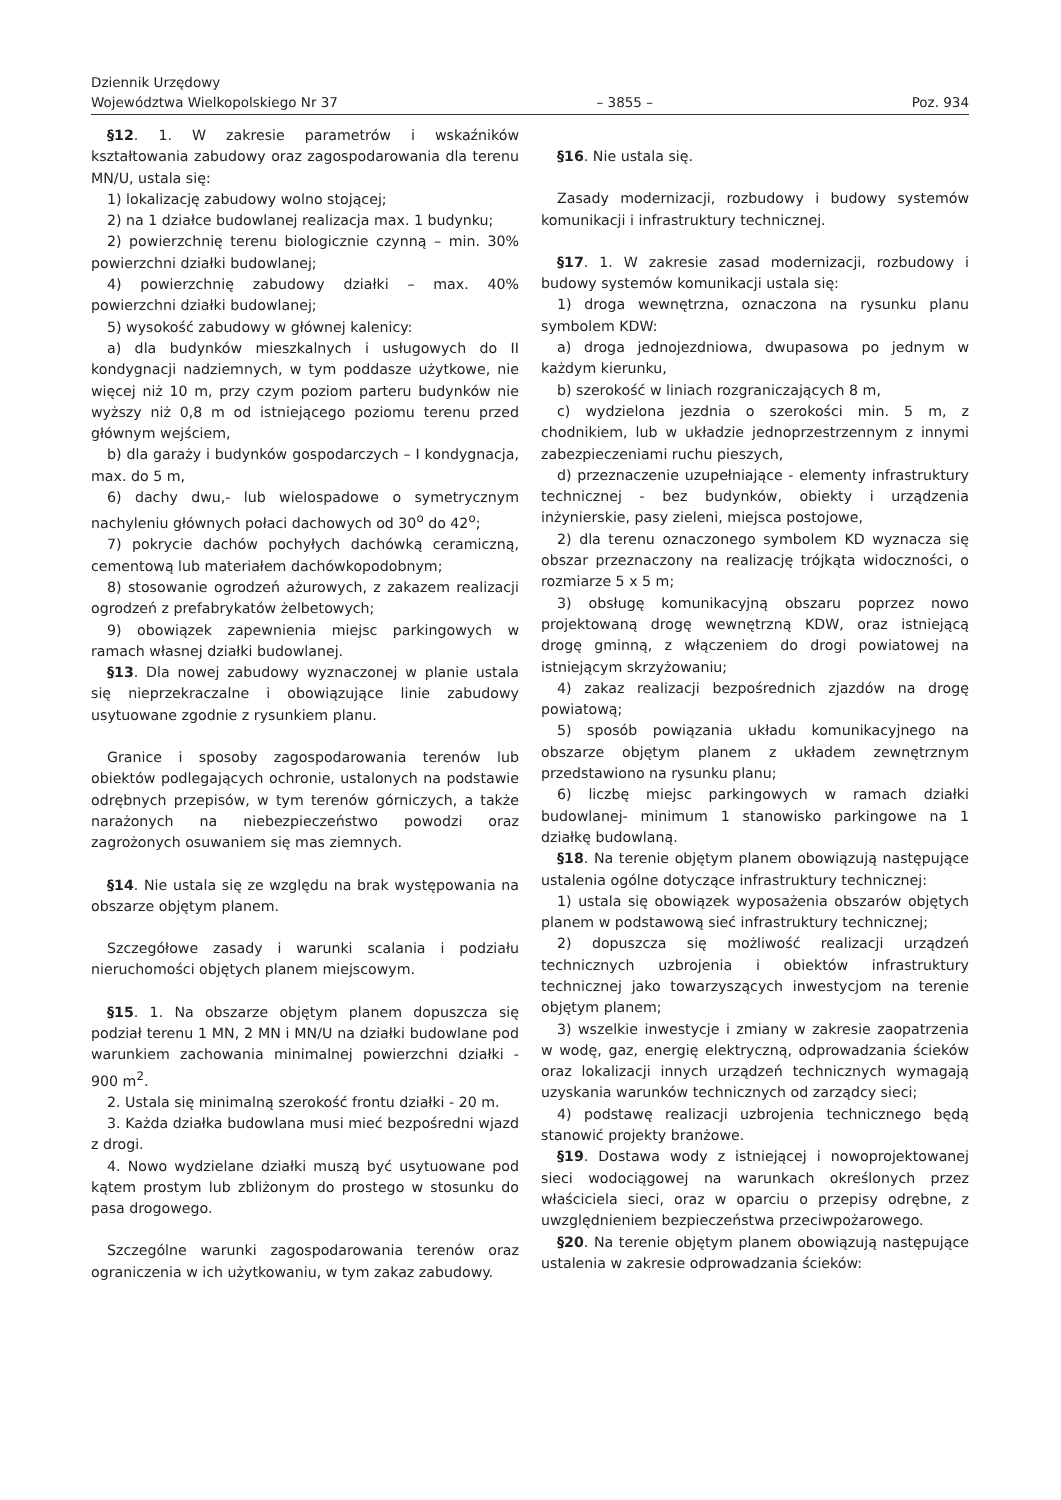Dziennik Urzędowy
Województwa Wielkopolskiego Nr 37
– 3855 –
Poz. 934
§12. 1. W zakresie parametrów i wskaźników kształtowania zabudowy oraz zagospodarowania dla terenu MN/U, ustala się:
1) lokalizację zabudowy wolno stojącej;
2) na 1 działce budowlanej realizacja max. 1 budynku;
2) powierzchnię terenu biologicznie czynną – min. 30% powierzchni działki budowlanej;
4) powierzchnię zabudowy działki – max. 40% powierzchni działki budowlanej;
5) wysokość zabudowy w głównej kalenicy:
a) dla budynków mieszkalnych i usługowych do II kondygnacji nadziemnych, w tym poddasze użytkowe, nie więcej niż 10 m, przy czym poziom parteru budynków nie wyższy niż 0,8 m od istniejącego poziomu terenu przed głównym wejściem,
b) dla garaży i budynków gospodarczych – I kondygnacja, max. do 5 m,
6) dachy dwu,- lub wielospadowe o symetrycznym nachyleniu głównych połaci dachowych od 30<sup>o</sup> do 42<sup>o</sup>;
7) pokrycie dachów pochyłych dachówką ceramiczną, cementową lub materiałem dachówkopodobnym;
8) stosowanie ogrodzeń ażurowych, z zakazem realizacji ogrodzeń z prefabrykatów żelbetowych;
9) obowiązek zapewnienia miejsc parkingowych w ramach własnej działki budowlanej.
§13. Dla nowej zabudowy wyznaczonej w planie ustala się nieprzekraczalne i obowiązujące linie zabudowy usytuowane zgodnie z rysunkiem planu.
Granice i sposoby zagospodarowania terenów lub obiektów podlegających ochronie, ustalonych na podstawie odrębnych przepisów, w tym terenów górniczych, a także narażonych na niebezpieczeństwo powodzi oraz zagrożonych osuwaniem się mas ziemnych.
§14. Nie ustala się ze względu na brak występowania na obszarze objętym planem.
Szczegółowe zasady i warunki scalania i podziału nieruchomości objętych planem miejscowym.
§15. 1. Na obszarze objętym planem dopuszcza się podział terenu 1 MN, 2 MN i MN/U na działki budowlane pod warunkiem zachowania minimalnej powierzchni działki - 900 m<sup>2</sup>.
2. Ustala się minimalną szerokość frontu działki - 20 m.
3. Każda działka budowlana musi mieć bezpośredni wjazd z drogi.
4. Nowo wydzielane działki muszą być usytuowane pod kątem prostym lub zbliżonym do prostego w stosunku do pasa drogowego.
Szczególne warunki zagospodarowania terenów oraz ograniczenia w ich użytkowaniu, w tym zakaz zabudowy.
§16. Nie ustala się.
Zasady modernizacji, rozbudowy i budowy systemów komunikacji i infrastruktury technicznej.
§17. 1. W zakresie zasad modernizacji, rozbudowy i budowy systemów komunikacji ustala się:
1) droga wewnętrzna, oznaczona na rysunku planu symbolem KDW:
a) droga jednojezdniowa, dwupasowa po jednym w każdym kierunku,
b) szerokość w liniach rozgraniczających 8 m,
c) wydzielona jezdnia o szerokości min. 5 m, z chodnikiem, lub w układzie jednoprzestrzennym z innymi zabezpieczeniami ruchu pieszych,
d) przeznaczenie uzupełniające - elementy infrastruktury technicznej - bez budynków, obiekty i urządzenia inżynierskie, pasy zieleni, miejsca postojowe,
2) dla terenu oznaczonego symbolem KD wyznacza się obszar przeznaczony na realizację trójkąta widoczności, o rozmiarze 5 x 5 m;
3) obsługę komunikacyjną obszaru poprzez nowo projektowaną drogę wewnętrzną KDW, oraz istniejącą drogę gminną, z włączeniem do drogi powiatowej na istniejącym skrzyżowaniu;
4) zakaz realizacji bezpośrednich zjazdów na drogę powiatową;
5) sposób powiązania układu komunikacyjnego na obszarze objętym planem z układem zewnętrznym przedstawiono na rysunku planu;
6) liczbę miejsc parkingowych w ramach działki budowlanej- minimum 1 stanowisko parkingowe na 1 działkę budowlaną.
§18. Na terenie objętym planem obowiązują następujące ustalenia ogólne dotyczące infrastruktury technicznej:
1) ustala się obowiązek wyposażenia obszarów objętych planem w podstawową sieć infrastruktury technicznej;
2) dopuszcza się możliwość realizacji urządzeń technicznych uzbrojenia i obiektów infrastruktury technicznej jako towarzyszących inwestycjom na terenie objętym planem;
3) wszelkie inwestycje i zmiany w zakresie zaopatrzenia w wodę, gaz, energię elektryczną, odprowadzania ścieków oraz lokalizacji innych urządzeń technicznych wymagają uzyskania warunków technicznych od zarządcy sieci;
4) podstawę realizacji uzbrojenia technicznego będą stanowić projekty branżowe.
§19. Dostawa wody z istniejącej i nowoprojektowanej sieci wodociągowej na warunkach określonych przez właściciela sieci, oraz w oparciu o przepisy odrębne, z uwzględnieniem bezpieczeństwa przeciwpożarowego.
§20. Na terenie objętym planem obowiązują następujące ustalenia w zakresie odprowadzania ścieków: